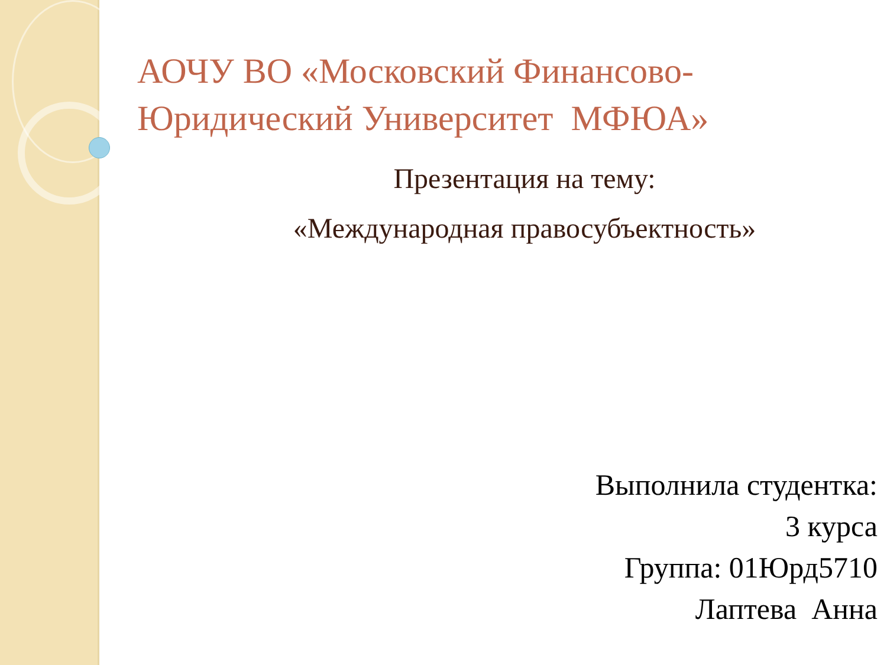АОЧУ ВО «Московский Финансово-Юридический Университет МФЮА»
Презентация на тему:
«Международная правосубъектность»
Выполнила студентка:
3 курса
Группа: 01Юрд5710
Лаптева Анна